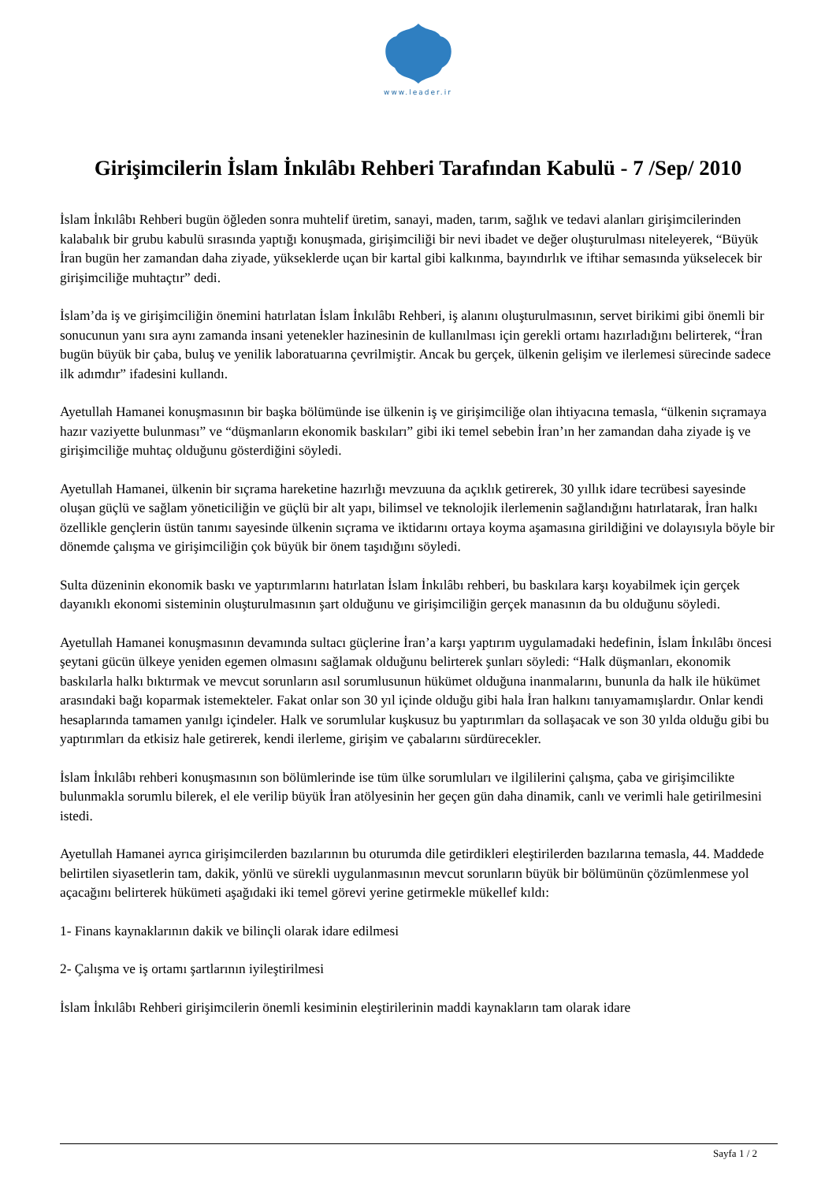www.leader.ir
Girişimcilerin İslam İnkılâbı Rehberi Tarafından Kabulü - 7 /Sep/ 2010
İslam İnkılâbı Rehberi bugün öğleden sonra muhtelif üretim, sanayi, maden, tarım, sağlık ve tedavi alanları girişimcilerinden kalabalık bir grubu kabulü sırasında yaptığı konuşmada, girişimciliği bir nevi ibadet ve değer oluşturulması niteleyerek, “Büyük İran bugün her zamandan daha ziyade, yükseklerde uçan bir kartal gibi kalkınma, bayındırlık ve iftihar semasında yükselecek bir girişimciliğe muhtaçtır” dedi.
İslam’da iş ve girişimciliğin önemini hatırlatan İslam İnkılâbı Rehberi, iş alanını oluşturulmasının, servet birikimi gibi önemli bir sonucunun yanı sıra aynı zamanda insani yetenekler hazinesinin de kullanılması için gerekli ortamı hazırladığını belirterek, “İran bugün büyük bir çaba, buluş ve yenilik laboratuarına çevrilmiştir. Ancak bu gerçek, ülkenin gelişim ve ilerlemesi sürecinde sadece ilk adımdır” ifadesini kullandı.
Ayetullah Hamanei konuşmasının bir başka bölümünde ise ülkenin iş ve girişimciliğe olan ihtiyacına temasla, “ülkenin sıçramaya hazır vaziyette bulunması” ve “düşmanların ekonomik baskıları” gibi iki temel sebebin İran’ın her zamandan daha ziyade iş ve girişimciliğe muhtaç olduğunu gösterdiğini söyledi.
Ayetullah Hamanei, ülkenin bir sıçrama hareketine hazırlığı mevzuuna da açıklık getirerek, 30 yıllık idare tecrübesi sayesinde oluşan güçlü ve sağlam yöneticiliğin ve güçlü bir alt yapı, bilimsel ve teknolojik ilerlemenin sağlandığını hatırlatarak, İran halkı özellikle gençlerin üstün tanımı sayesinde ülkenin sıçrama ve iktidarını ortaya koyma aşamasına girildiğini ve dolayısıyla böyle bir dönemde çalışma ve girişimciliğin çok büyük bir önem taşıdığını söyledi.
Sulta düzeninin ekonomik baskı ve yaptırımlarını hatırlatan İslam İnkılâbı rehberi, bu baskılara karşı koyabilmek için gerçek dayanıklı ekonomi sisteminin oluşturulmasının şart olduğunu ve girişimciliğin gerçek manasının da bu olduğunu söyledi.
Ayetullah Hamanei konuşmasının devamında sultacı güçlerine İran’a karşı yaptırım uygulamadaki hedefinin, İslam İnkılâbı öncesi şeytani gücün ülkeye yeniden egemen olmasını sağlamak olduğunu belirterek şunları söyledi: “Halk düşmanları, ekonomik baskılarla halkı bıktırmak ve mevcut sorunların asıl sorumlusunun hükümet olduğuna inanmalarını, bununla da halk ile hükümet arasındaki bağı koparmak istemekteler. Fakat onlar son 30 yıl içinde olduğu gibi hala İran halkını tanıyamamışlardır. Onlar kendi hesaplarında tamamen yanılgı içindeler. Halk ve sorumlular kuşkusuz bu yaptırımları da sollaşacak ve son 30 yılda olduğu gibi bu yaptırımları da etkisiz hale getirerek, kendi ilerleme, girişim ve çabalarını sürdürecekler.
İslam İnkılâbı rehberi konuşmasının son bölümlerinde ise tüm ülke sorumluları ve ilgililerini çalışma, çaba ve girişimcilikte bulunmakla sorumlu bilerek, el ele verilip büyük İran atölyesinin her geçen gün daha dinamik, canlı ve verimli hale getirilmesini istedi.
Ayetullah Hamanei ayrıca girişimcilerden bazılarının bu oturumda dile getirdikleri eleştirilerden bazılarına temasla, 44. Maddede belirtilen siyasetlerin tam, dakik, yönlü ve sürekli uygulanmasının mevcut sorunların büyük bir bölümünün çözümlenmese yol açacağını belirterek hükümeti aşağıdaki iki temel görevi yerine getirmekle mükellef kıldı:
1- Finans kaynaklarının dakik ve bilinçli olarak idare edilmesi
2- Çalışma ve iş ortamı şartlarının iyileştirilmesi
İslam İnkılâbı Rehberi girişimcilerin önemli kesiminin eleştirilerinin maddi kaynakların tam olarak idare
Sayfa 1 / 2